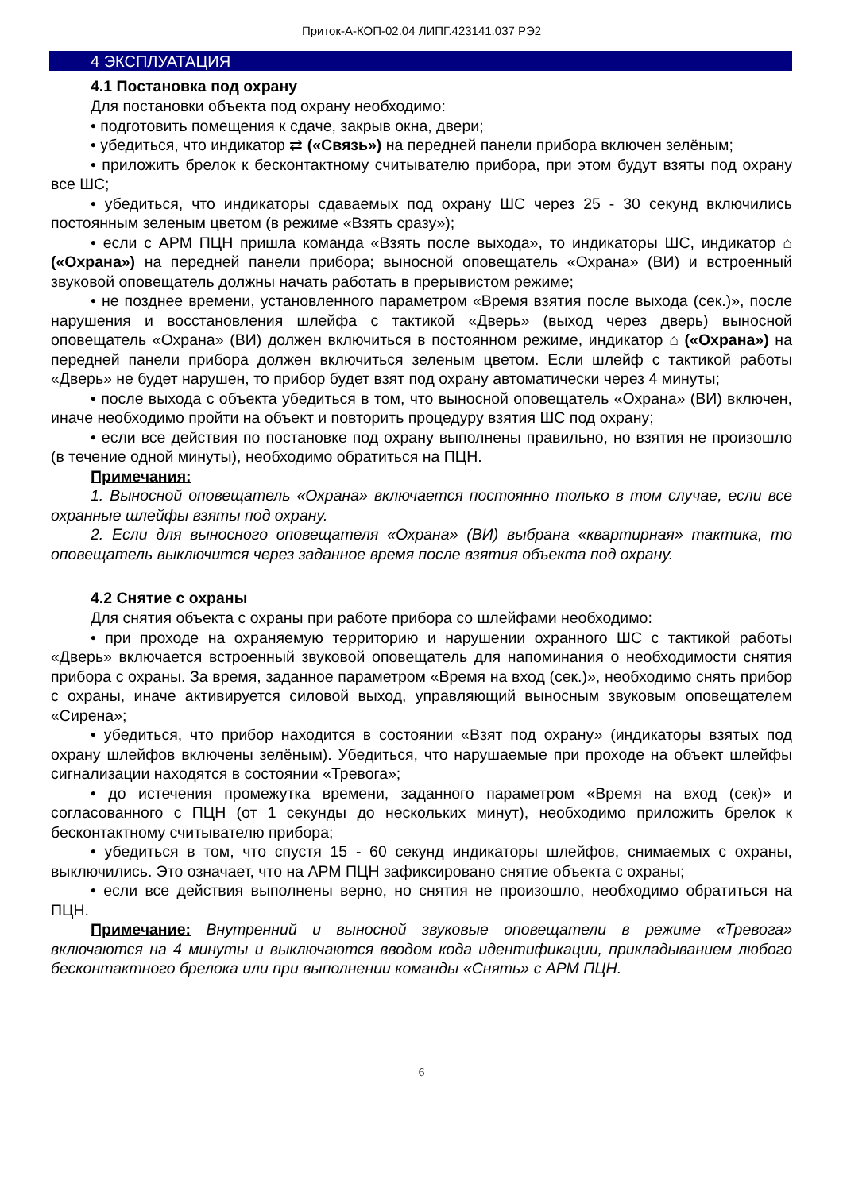Приток-А-КОП-02.04 ЛИПГ.423141.037 РЭ2
4 ЭКСПЛУАТАЦИЯ
4.1 Постановка под охрану
Для постановки объекта под охрану необходимо:
• подготовить помещения к сдаче, закрыв окна, двери;
• убедиться, что индикатор ⇄ («Связь») на передней панели прибора включен зелёным;
• приложить брелок к бесконтактному считывателю прибора, при этом будут взяты под охрану все ШС;
• убедиться, что индикаторы сдаваемых под охрану ШС через 25 - 30 секунд включились постоянным зеленым цветом (в режиме «Взять сразу»);
• если с АРМ ПЦН пришла команда «Взять после выхода», то индикаторы ШС, индикатор ⌂ («Охрана») на передней панели прибора; выносной оповещатель «Охрана» (ВИ) и встроенный звуковой оповещатель должны начать работать в прерывистом режиме;
• не позднее времени, установленного параметром «Время взятия после выхода (сек.)», после нарушения и восстановления шлейфа с тактикой «Дверь» (выход через дверь) выносной оповещатель «Охрана» (ВИ) должен включиться в постоянном режиме, индикатор ⌂ («Охрана») на передней панели прибора должен включиться зеленым цветом. Если шлейф с тактикой работы «Дверь» не будет нарушен, то прибор будет взят под охрану автоматически через 4 минуты;
• после выхода с объекта убедиться в том, что выносной оповещатель «Охрана» (ВИ) включен, иначе необходимо пройти на объект и повторить процедуру взятия ШС под охрану;
• если все действия по постановке под охрану выполнены правильно, но взятия не произошло (в течение одной минуты), необходимо обратиться на ПЦН.
Примечания:
1. Выносной оповещатель «Охрана» включается постоянно только в том случае, если все охранные шлейфы взяты под охрану.
2. Если для выносного оповещателя «Охрана» (ВИ) выбрана «квартирная» тактика, то оповещатель выключится через заданное время после взятия объекта под охрану.
4.2 Снятие с охраны
Для снятия объекта с охраны при работе прибора со шлейфами необходимо:
• при проходе на охраняемую территорию и нарушении охранного ШС с тактикой работы «Дверь» включается встроенный звуковой оповещатель для напоминания о необходимости снятия прибора с охраны. За время, заданное параметром «Время на вход (сек.)», необходимо снять прибор с охраны, иначе активируется силовой выход, управляющий выносным звуковым оповещателем «Сирена»;
• убедиться, что прибор находится в состоянии «Взят под охрану» (индикаторы взятых под охрану шлейфов включены зелёным). Убедиться, что нарушаемые при проходе на объект шлейфы сигнализации находятся в состоянии «Тревога»;
• до истечения промежутка времени, заданного параметром «Время на вход (сек)» и согласованного с ПЦН (от 1 секунды до нескольких минут), необходимо приложить брелок к бесконтактному считывателю прибора;
• убедиться в том, что спустя 15 - 60 секунд индикаторы шлейфов, снимаемых с охраны, выключились. Это означает, что на АРМ ПЦН зафиксировано снятие объекта с охраны;
• если все действия выполнены верно, но снятия не произошло, необходимо обратиться на ПЦН.
Примечание: Внутренний и выносной звуковые оповещатели в режиме «Тревога» включаются на 4 минуты и выключаются вводом кода идентификации, прикладыванием любого бесконтактного брелока или при выполнении команды «Снять» с АРМ ПЦН.
6